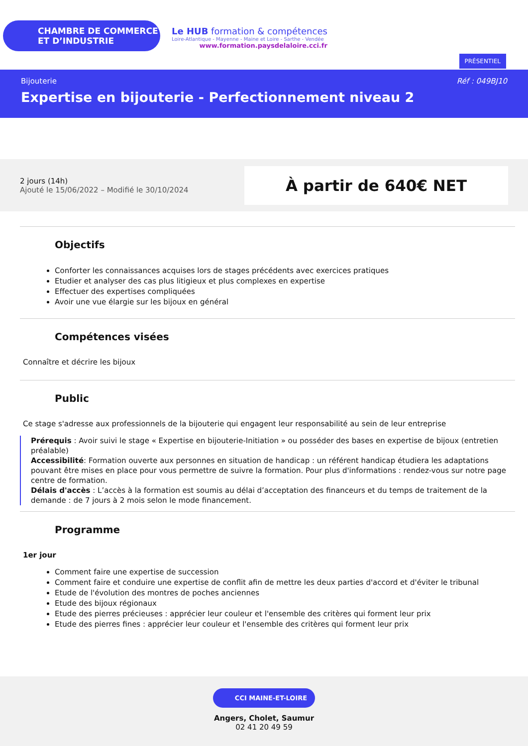CHAMBRE DE COMMERCE
ET D’INDUSTRIE
Le HUB formation & compétences
Loire-Atlantique - Mayenne - Maine et Loire - Sarthe - Vendée
www.formation.paysdelaloire.cci.fr
PRÉSENTIEL
Réf : 049BJ10 Bijouterie
Expertise en bijouterie - Perfectionnement niveau 2
2 jours (14h)
Ajouté le 15/06/2022 – Modifié le 30/10/2024
À partir de 640€ NET
Objectifs
Conforter les connaissances acquises lors de stages précédents avec exercices pratiques
Etudier et analyser des cas plus litigieux et plus complexes en expertise
Effectuer des expertises compliquées
Avoir une vue élargie sur les bijoux en général
Compétences visées
Connaître et décrire les bijoux
Public
Ce stage s'adresse aux professionnels de la bijouterie qui engagent leur responsabilité au sein de leur entreprise
Prérequis : Avoir suivi le stage « Expertise en bijouterie-Initiation » ou posséder des bases en expertise de bijoux (entretien préalable)
Accessibilité: Formation ouverte aux personnes en situation de handicap : un référent handicap étudiera les adaptations pouvant être mises en place pour vous permettre de suivre la formation. Pour plus d'informations : rendez-vous sur notre page centre de formation.
Délais d'accès : L’accès à la formation est soumis au délai d’acceptation des financeurs et du temps de traitement de la demande : de 7 jours à 2 mois selon le mode financement.
Programme
1er jour
Comment faire une expertise de succession
Comment faire et conduire une expertise de conflit afin de mettre les deux parties d'accord et d'éviter le tribunal
Etude de l'évolution des montres de poches anciennes
Etude des bijoux régionaux
Etude des pierres précieuses : apprécier leur couleur et l'ensemble des critères qui forment leur prix
Etude des pierres fines : apprécier leur couleur et l'ensemble des critères qui forment leur prix
CCI MAINE-ET-LOIRE
Angers, Cholet, Saumur
02 41 20 49 59